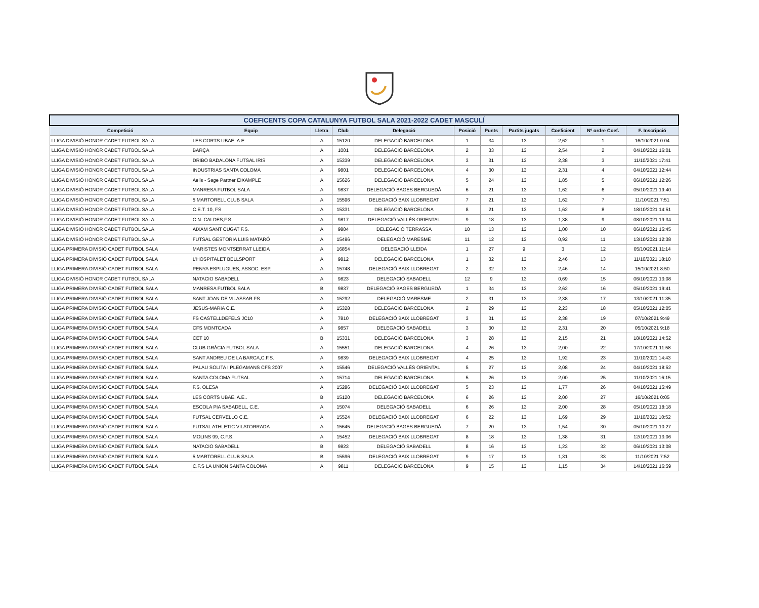| COEFICENTS COPA CATALUNYA FUTBOL SALA 2021-2022 CADET MASCULÍ | | | | | | | | | | |
| Competició | Equip | Lletra | Club | Delegació | Posició | Punts | Partits jugats | Coeficient | Nº ordre Coef. | F. Inscripció |
| LLIGA DIVISIÓ HONOR CADET FUTBOL SALA | LES CORTS UBAE. A.E. | A | 15120 | DELEGACIÓ BARCELONA | 1 | 34 | 13 | 2,62 | 1 | 16/10/2021 0:04 |
| LLIGA DIVISIÓ HONOR CADET FUTBOL SALA | BARÇA | A | 1001 | DELEGACIÓ BARCELONA | 2 | 33 | 13 | 2,54 | 2 | 04/10/2021 16:01 |
| LLIGA DIVISIÓ HONOR CADET FUTBOL SALA | DRIBO BADALONA FUTSAL IRIS | A | 15339 | DELEGACIÓ BARCELONA | 3 | 31 | 13 | 2,38 | 3 | 11/10/2021 17:41 |
| LLIGA DIVISIÓ HONOR CADET FUTBOL SALA | INDUSTRIAS SANTA COLOMA | A | 9801 | DELEGACIÓ BARCELONA | 4 | 30 | 13 | 2,31 | 4 | 04/10/2021 12:44 |
| LLIGA DIVISIÓ HONOR CADET FUTBOL SALA | Aelis - Sage Partner EIXAMPLE | A | 15626 | DELEGACIÓ BARCELONA | 5 | 24 | 13 | 1,85 | 5 | 06/10/2021 12:26 |
| LLIGA DIVISIÓ HONOR CADET FUTBOL SALA | MANRESA FUTBOL SALA | A | 9837 | DELEGACIÓ BAGES BERGUEDÀ | 6 | 21 | 13 | 1,62 | 6 | 05/10/2021 19:40 |
| LLIGA DIVISIÓ HONOR CADET FUTBOL SALA | 5 MARTORELL CLUB SALA | A | 15596 | DELEGACIÓ BAIX LLOBREGAT | 7 | 21 | 13 | 1,62 | 7 | 11/10/2021 7:51 |
| LLIGA DIVISIÓ HONOR CADET FUTBOL SALA | C.E.T. 10, FS | A | 15331 | DELEGACIÓ BARCELONA | 8 | 21 | 13 | 1,62 | 8 | 18/10/2021 14:51 |
| LLIGA DIVISIÓ HONOR CADET FUTBOL SALA | C.N. CALDES,F.S. | A | 9817 | DELEGACIÓ VALLÈS ORIENTAL | 9 | 18 | 13 | 1,38 | 9 | 08/10/2021 19:34 |
| LLIGA DIVISIÓ HONOR CADET FUTBOL SALA | AIXAM SANT CUGAT F.S. | A | 9804 | DELEGACIÓ TERRASSA | 10 | 13 | 13 | 1,00 | 10 | 06/10/2021 15:45 |
| LLIGA DIVISIÓ HONOR CADET FUTBOL SALA | FUTSAL GESTORIA LUIS MATARÓ | A | 15496 | DELEGACIÓ MARESME | 11 | 12 | 13 | 0,92 | 11 | 13/10/2021 12:38 |
| LLIGA PRIMERA DIVISIÓ CADET FUTBOL SALA | MARISTES MONTSERRAT LLEIDA | A | 16854 | DELEGACIÓ LLEIDA | 1 | 27 | 9 | 3 | 12 | 05/10/2021 11:14 |
| LLIGA PRIMERA DIVISIÓ CADET FUTBOL SALA | L'HOSPITALET BELLSPORT | A | 9812 | DELEGACIÓ BARCELONA | 1 | 32 | 13 | 2,46 | 13 | 11/10/2021 18:10 |
| LLIGA PRIMERA DIVISIÓ CADET FUTBOL SALA | PENYA ESPLUGUES, ASSOC. ESP. | A | 15748 | DELEGACIÓ BAIX LLOBREGAT | 2 | 32 | 13 | 2,46 | 14 | 15/10/2021 8:50 |
| LLIGA DIVISIÓ HONOR CADET FUTBOL SALA | NATACIO SABADELL | A | 9823 | DELEGACIÓ SABADELL | 12 | 9 | 13 | 0,69 | 15 | 06/10/2021 13:08 |
| LLIGA PRIMERA DIVISIÓ CADET FUTBOL SALA | MANRESA FUTBOL SALA | B | 9837 | DELEGACIÓ BAGES BERGUEDÀ | 1 | 34 | 13 | 2,62 | 16 | 05/10/2021 19:41 |
| LLIGA PRIMERA DIVISIÓ CADET FUTBOL SALA | SANT JOAN DE VILASSAR FS | A | 15292 | DELEGACIÓ MARESME | 2 | 31 | 13 | 2,38 | 17 | 13/10/2021 11:35 |
| LLIGA PRIMERA DIVISIÓ CADET FUTBOL SALA | JESUS-MARIA C.E. | A | 15328 | DELEGACIÓ BARCELONA | 2 | 29 | 13 | 2,23 | 18 | 05/10/2021 12:05 |
| LLIGA PRIMERA DIVISIÓ CADET FUTBOL SALA | FS CASTELLDEFELS JC10 | A | 7810 | DELEGACIÓ BAIX LLOBREGAT | 3 | 31 | 13 | 2,38 | 19 | 07/10/2021 9:49 |
| LLIGA PRIMERA DIVISIÓ CADET FUTBOL SALA | CFS MONTCADA | A | 9857 | DELEGACIÓ SABADELL | 3 | 30 | 13 | 2,31 | 20 | 05/10/2021 9:18 |
| LLIGA PRIMERA DIVISIÓ CADET FUTBOL SALA | CET 10 | B | 15331 | DELEGACIÓ BARCELONA | 3 | 28 | 13 | 2,15 | 21 | 18/10/2021 14:52 |
| LLIGA PRIMERA DIVISIÓ CADET FUTBOL SALA | CLUB GRÀCIA FUTBOL SALA | A | 15551 | DELEGACIÓ BARCELONA | 4 | 26 | 13 | 2,00 | 22 | 17/10/2021 11:58 |
| LLIGA PRIMERA DIVISIÓ CADET FUTBOL SALA | SANT ANDREU DE LA BARCA,C.F.S. | A | 9839 | DELEGACIÓ BAIX LLOBREGAT | 4 | 25 | 13 | 1,92 | 23 | 11/10/2021 14:43 |
| LLIGA PRIMERA DIVISIÓ CADET FUTBOL SALA | PALAU SOLITA I PLEGAMANS CFS 2007 | A | 15546 | DELEGACIÓ VALLÈS ORIENTAL | 5 | 27 | 13 | 2,08 | 24 | 04/10/2021 18:52 |
| LLIGA PRIMERA DIVISIÓ CADET FUTBOL SALA | SANTA COLOMA FUTSAL | A | 15714 | DELEGACIÓ BARCELONA | 5 | 26 | 13 | 2,00 | 25 | 11/10/2021 16:15 |
| LLIGA PRIMERA DIVISIÓ CADET FUTBOL SALA | F.S. OLESA | A | 15286 | DELEGACIÓ BAIX LLOBREGAT | 5 | 23 | 13 | 1,77 | 26 | 04/10/2021 15:49 |
| LLIGA PRIMERA DIVISIÓ CADET FUTBOL SALA | LES CORTS UBAE. A.E.. | B | 15120 | DELEGACIÓ BARCELONA | 6 | 26 | 13 | 2,00 | 27 | 16/10/2021 0:05 |
| LLIGA PRIMERA DIVISIÓ CADET FUTBOL SALA | ESCOLA PIA SABADELL, C.E. | A | 15074 | DELEGACIÓ SABADELL | 6 | 26 | 13 | 2,00 | 28 | 05/10/2021 18:18 |
| LLIGA PRIMERA DIVISIÓ CADET FUTBOL SALA | FUTSAL CERVELLO C.E. | A | 15524 | DELEGACIÓ BAIX LLOBREGAT | 6 | 22 | 13 | 1,69 | 29 | 11/10/2021 10:52 |
| LLIGA PRIMERA DIVISIÓ CADET FUTBOL SALA | FUTSAL ATHLETIC VILATORRADA | A | 15645 | DELEGACIÓ BAGES BERGUEDÀ | 7 | 20 | 13 | 1,54 | 30 | 05/10/2021 10:27 |
| LLIGA PRIMERA DIVISIÓ CADET FUTBOL SALA | MOLINS 99, C.F.S. | A | 15452 | DELEGACIÓ BAIX LLOBREGAT | 8 | 18 | 13 | 1,38 | 31 | 12/10/2021 13:06 |
| LLIGA PRIMERA DIVISIÓ CADET FUTBOL SALA | NATACIO SABADELL | B | 9823 | DELEGACIÓ SABADELL | 8 | 16 | 13 | 1,23 | 32 | 06/10/2021 13:08 |
| LLIGA PRIMERA DIVISIÓ CADET FUTBOL SALA | 5 MARTORELL CLUB SALA | B | 15596 | DELEGACIÓ BAIX LLOBREGAT | 9 | 17 | 13 | 1,31 | 33 | 11/10/2021 7:52 |
| LLIGA PRIMERA DIVISIÓ CADET FUTBOL SALA | C.F.S LA UNION SANTA COLOMA | A | 9811 | DELEGACIÓ BARCELONA | 9 | 15 | 13 | 1,15 | 34 | 14/10/2021 16:59 |